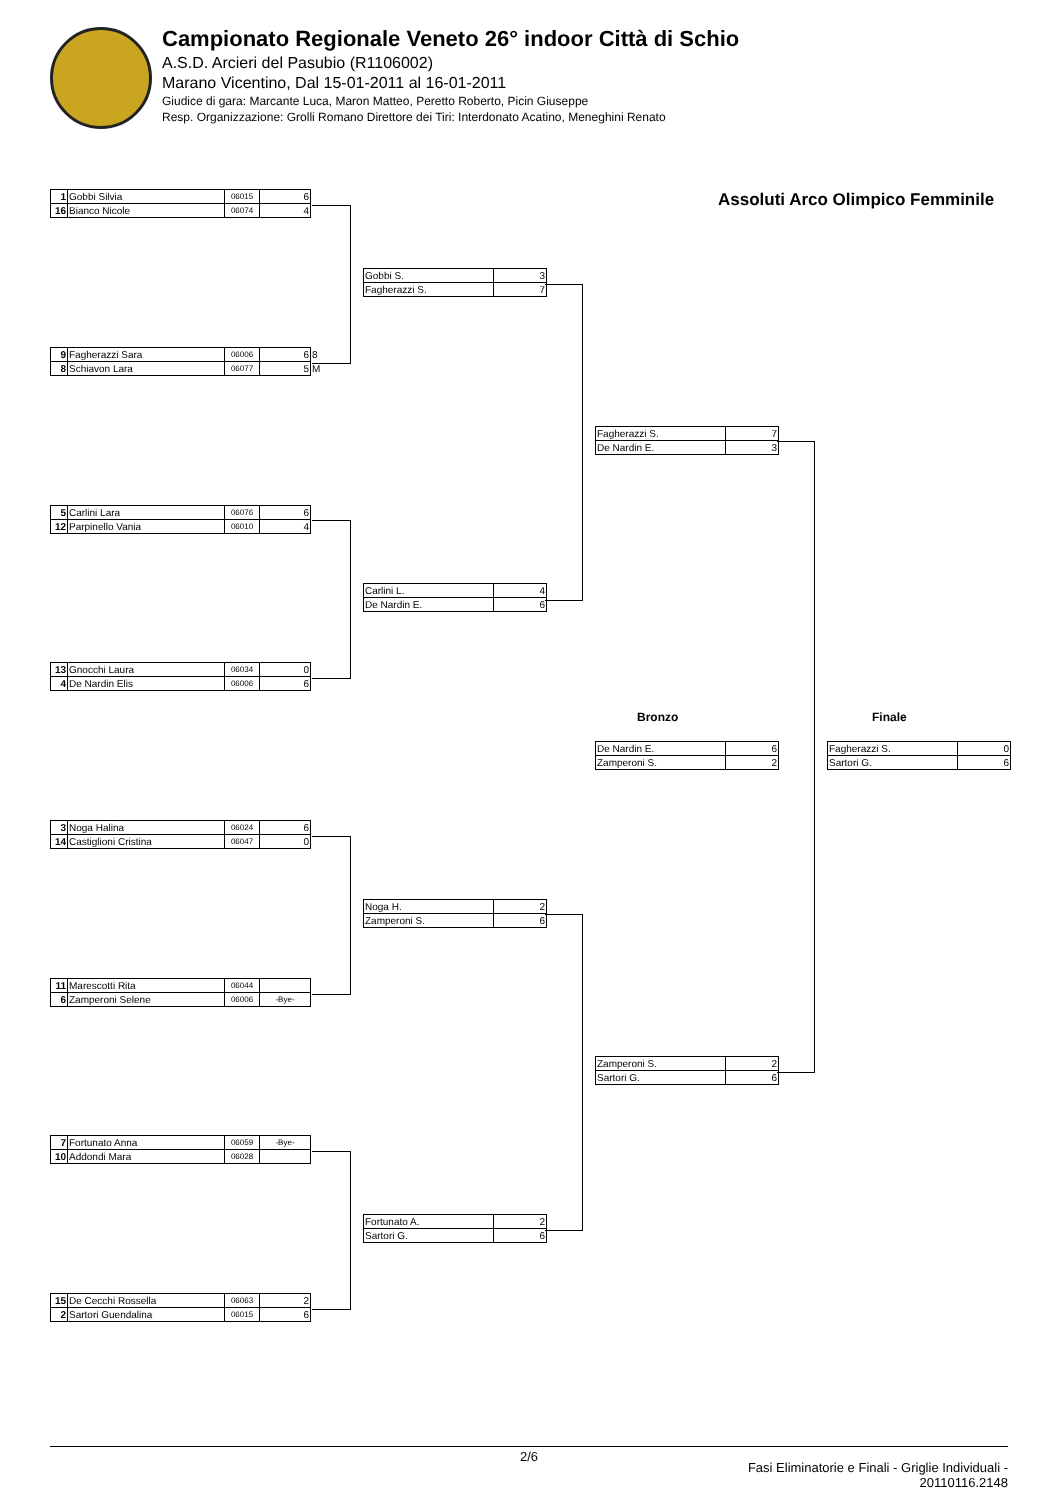Campionato Regionale Veneto 26° indoor Città di Schio
A.S.D. Arcieri del Pasubio (R1106002)
Marano Vicentino, Dal 15-01-2011 al 16-01-2011
Giudice di gara: Marcante Luca, Maron Matteo, Peretto Roberto, Picin Giuseppe
Resp. Organizzazione: Grolli Romano Direttore dei Tiri: Interdonato Acatino, Meneghini Renato
Assoluti Arco Olimpico Femminile
| 1 | Gobbi Silvia | 06015 | 6 |
| 16 | Bianco Nicole | 06074 | 4 |
| 9 | Fagherazzi Sara | 06006 | 6 | 8 |
| 8 | Schiavon Lara | 06077 | 5 | M |
| 5 | Carlini Lara | 06076 | 6 |
| 12 | Parpinello Vania | 06010 | 4 |
| 13 | Gnocchi Laura | 06034 | 0 |
| 4 | De Nardin Elis | 06006 | 6 |
| 3 | Noga Halina | 06024 | 6 |
| 14 | Castiglioni Cristina | 06047 | 0 |
| 11 | Marescotti Rita | 06044 | |
| 6 | Zamperoni Selene | 06006 | -Bye- |
| 7 | Fortunato Anna | 06059 | -Bye- |
| 10 | Addondi Mara | 06028 | |
| 15 | De Cecchi Rossella | 06063 | 2 |
| 2 | Sartori Guendalina | 06015 | 6 |
| Gobbi S. | 3 |
| Fagherazzi S. | 7 |
| Carlini L. | 4 |
| De Nardin E. | 6 |
| Noga H. | 2 |
| Zamperoni S. | 6 |
| Fortunato A. | 2 |
| Sartori G. | 6 |
| Fagherazzi S. | 7 |
| De Nardin E. | 3 |
| Zamperoni S. | 2 |
| Sartori G. | 6 |
Bronzo
| De Nardin E. | 6 |
| Zamperoni S. | 2 |
Finale
| Fagherazzi S. | 0 |
| Sartori G. | 6 |
2/6
Fasi Eliminatorie e Finali - Griglie Individuali -
20110116.2148